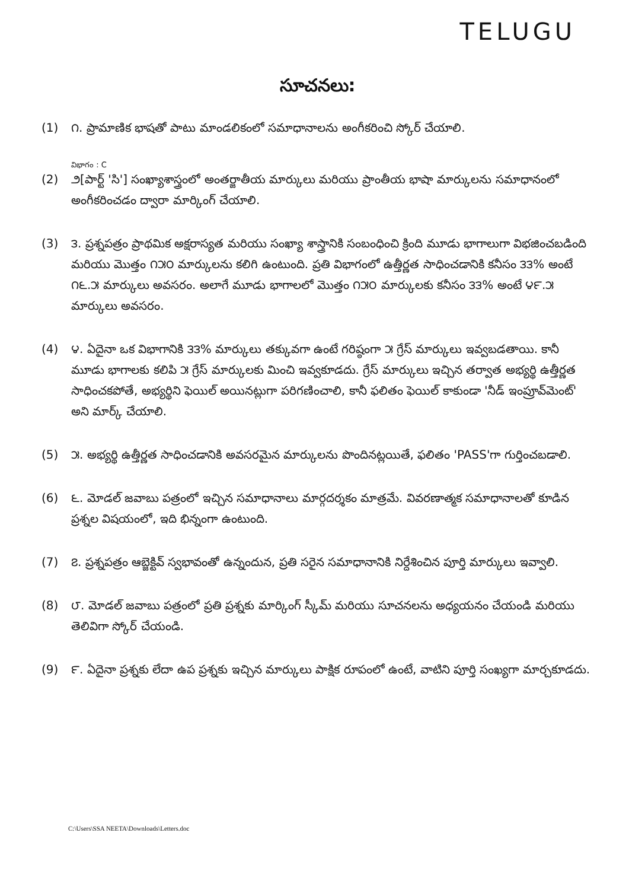TELUGU
సూచనలు:
(1) ౧. ప్రామాణిక భాషతో పాటు మాండలికంలో సమాధానాలను అంగీకరించి స్కోర్ చేయాలి.
విభాగం : C
(2) ౨[పార్ట్ 'సి'] సంఖ్యాశాస్త్రంలో అంతర్జాతీయ మార్కులు మరియు ప్రాంతీయ భాషా మార్కులను సమాధానంలో అంగీకరించడం ద్వారా మార్కింగ్ చేయాలి.
(3) ౩. ప్రశ్నపత్రం ప్రాథమిక అక్షరాస్యత మరియు సంఖ్యా శాస్త్రానికి సంబంధించి క్రింది మూడు భాగాలుగా విభజించబడింది మరియు మొత్తం ౧౫౦ మార్కులను కలిగి ఉంటుంది. ప్రతి విభాగంలో ఉత్తీర్ణత సాధించడానికి కనీసం ౩౩% అంటే ౧౬.౫ మార్కులు అవసరం. అలాగే మూడు భాగాలలో మొత్తం ౧౫౦ మార్కులకు కనీసం ౩౩% అంటే ౪౯.౫ మార్కులు అవసరం.
(4) ౪. ఏదైనా ఒక విభాగానికి ౩౩% మార్కులు తక్కువగా ఉంటే గరిష్ఠంగా ౫ గ్రేస్ మార్కులు ఇవ్వబడతాయి. కానీ మూడు భాగాలకు కలిపి ౫ గ్రేస్ మార్కులకు మించి ఇవ్వకూడదు. గ్రేస్ మార్కులు ఇచ్చిన తర్వాత అభ్యర్థి ఉత్తీర్ణత సాధించకపోతే, అభ్యర్థిని ఫెయిల్ అయినట్లుగా పరిగణించాలి, కానీ ఫలితం ఫెయిల్ కాకుండా 'నీడ్ ఇంప్రూవ్‌మెంట్' అని మార్క్ చేయాలి.
(5) ౫. అభ్యర్థి ఉత్తీర్ణత సాధించడానికి అవసరమైన మార్కులను పొందినట్లయితే, ఫలితం 'PASS'గా గుర్తించబడాలి.
(6) ౬. మోడల్ జవాబు పత్రంలో ఇచ్చిన సమాధానాలు మార్గదర్శకం మాత్రమే. వివరణాత్మక సమాధానాలతో కూడిన ప్రశ్నల విషయంలో, ఇది భిన్నంగా ఉంటుంది.
(7) ౭. ప్రశ్నపత్రం ఆబ్జెక్టివ్ స్వభావంతో ఉన్నందున, ప్రతి సరైన సమాధానానికి నిర్దేశించిన పూర్తి మార్కులు ఇవ్వాలి.
(8) ౮. మోడల్ జవాబు పత్రంలో ప్రతి ప్రశ్నకు మార్కింగ్ స్కీమ్ మరియు సూచనలను అధ్యయనం చేయండి మరియు తెలివిగా స్కోర్ చేయండి.
(9) ౯. ఏదైనా ప్రశ్నకు లేదా ఉప ప్రశ్నకు ఇచ్చిన మార్కులు పాక్షిక రూపంలో ఉంటే, వాటిని పూర్తి సంఖ్యగా మార్చకూడదు.
C:\Users\SSA NEETA\Downloads\Letters.doc